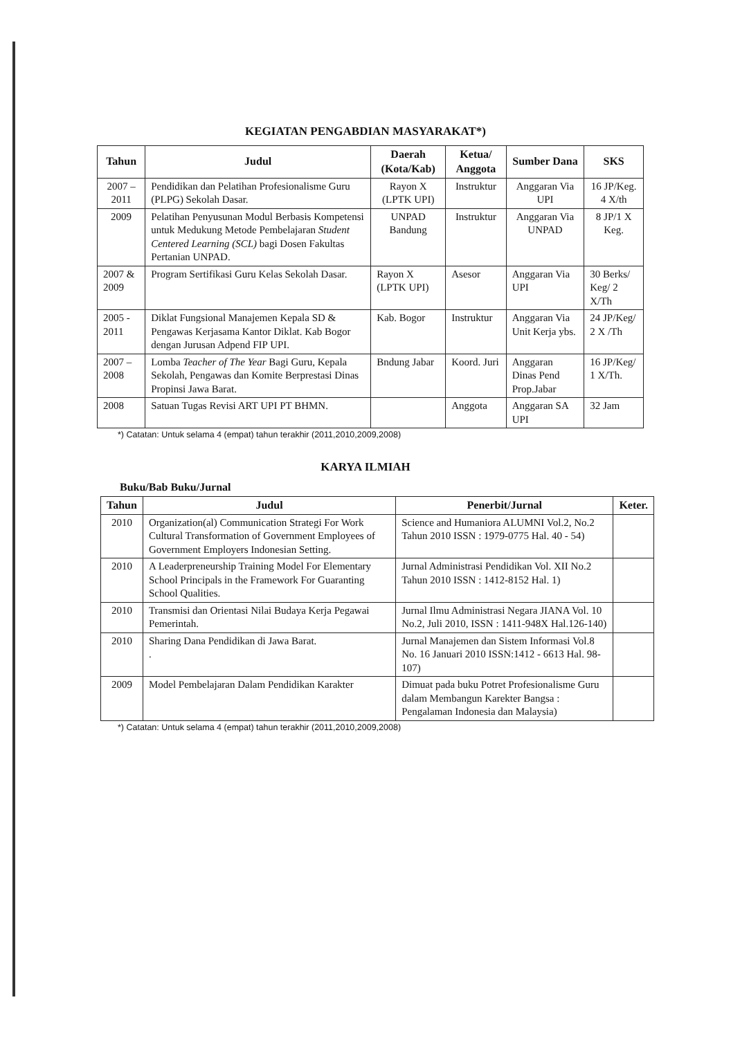KEGIATAN PENGABDIAN MASYARAKAT*)
| Tahun | Judul | Daerah (Kota/Kab) | Ketua/ Anggota | Sumber Dana | SKS |
| --- | --- | --- | --- | --- | --- |
| 2007 – 2011 | Pendidikan dan Pelatihan Profesionalisme Guru (PLPG) Sekolah Dasar. | Rayon X (LPTK UPI) | Instruktur | Anggaran Via UPI | 16 JP/Keg. 4 X/th |
| 2009 | Pelatihan Penyusunan Modul Berbasis Kompetensi untuk Medukung Metode Pembelajaran Student Centered Learning (SCL) bagi Dosen Fakultas Pertanian UNPAD. | UNPAD Bandung | Instruktur | Anggaran Via UNPAD | 8 JP/1 X Keg. |
| 2007 & 2009 | Program Sertifikasi Guru Kelas Sekolah Dasar. | Rayon X (LPTK UPI) | Asesor | Anggaran Via UPI | 30 Berks/ Keg/ 2 X/Th |
| 2005 - 2011 | Diklat Fungsional Manajemen Kepala SD & Pengawas Kerjasama Kantor Diklat. Kab Bogor dengan Jurusan Adpend FIP UPI. | Kab. Bogor | Instruktur | Anggaran Via Unit Kerja ybs. | 24 JP/Keg/ 2 X /Th |
| 2007 – 2008 | Lomba Teacher of The Year Bagi Guru, Kepala Sekolah, Pengawas dan Komite Berprestasi Dinas Propinsi Jawa Barat. | Bndung Jabar | Koord. Juri | Anggaran Dinas Pend Prop.Jabar | 16 JP/Keg/ 1 X/Th. |
| 2008 | Satuan Tugas Revisi ART UPI PT BHMN. | | Anggota | Anggaran SA UPI | 32 Jam |
*) Catatan: Untuk selama 4 (empat) tahun terakhir (2011,2010,2009,2008)
KARYA ILMIAH
Buku/Bab Buku/Jurnal
| Tahun | Judul | Penerbit/Jurnal | Keter. |
| --- | --- | --- | --- |
| 2010 | Organization(al) Communication Strategi For Work Cultural Transformation of Government Employees of Government Employers Indonesian Setting. | Science and Humaniora ALUMNI Vol.2, No.2 Tahun 2010 ISSN : 1979-0775 Hal. 40 - 54) | |
| 2010 | A Leaderpreneurship Training Model For Elementary School Principals in the Framework For Guaranting School Qualities. | Jurnal Administrasi Pendidikan Vol. XII No.2 Tahun 2010 ISSN : 1412-8152 Hal. 1) | |
| 2010 | Transmisi dan Orientasi Nilai Budaya Kerja Pegawai Pemerintah. | Jurnal Ilmu Administrasi Negara JIANA Vol. 10 No.2, Juli 2010, ISSN : 1411-948X Hal.126-140) | |
| 2010 | Sharing Dana Pendidikan di Jawa Barat. . | Jurnal Manajemen dan Sistem Informasi Vol.8 No. 16 Januari 2010 ISSN:1412 - 6613 Hal. 98-107) | |
| 2009 | Model Pembelajaran Dalam Pendidikan Karakter | Dimuat pada buku Potret Profesionalisme Guru dalam Membangun Karekter Bangsa : Pengalaman Indonesia dan Malaysia) | |
*) Catatan: Untuk selama 4 (empat) tahun terakhir (2011,2010,2009,2008)